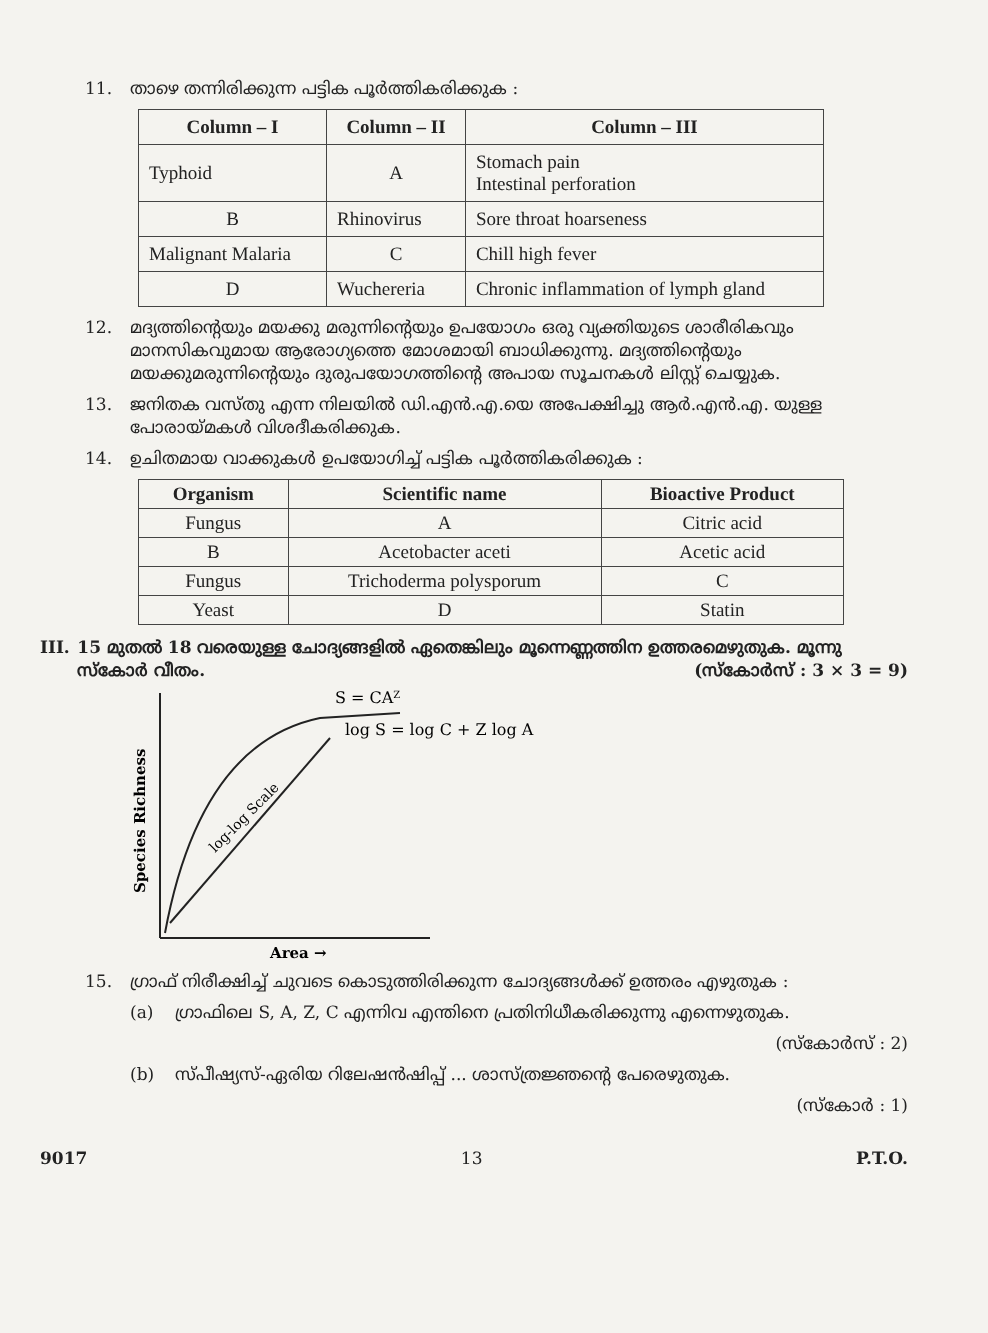11. താഴെ തന്നിരിക്കുന്ന പട്ടിക പൂർത്തികരിക്കുക :
| Column – I | Column – II | Column – III |
| --- | --- | --- |
| Typhoid | A | Stomach pain Intestinal perforation |
| B | Rhinovirus | Sore throat hoarseness |
| Malignant Malaria | C | Chill high fever |
| D | Wuchereria | Chronic inflammation of lymph gland |
12. മദ്യത്തിന്റെയും മയക്കു മരുന്നിന്റെയും ഉപയോഗം ഒരു വ്യക്തിയുടെ ശാരീരികവും മാനസികവുമായ ആരോഗ്യത്തെ മോശമായി ബാധിക്കുന്നു. മദ്യത്തിന്റെയും മയക്കുമരുന്നിന്റെയും ദുരുപയോഗത്തിന്റെ അപായ സൂചനകൾ ലിസ്റ്റ് ചെയ്യുക.
13. ജനിതക വസ്തു എന്ന നിലയിൽ ഡി.എൻ.എ.യെ അപേക്ഷിച്ചു ആർ.എൻ.എ. യുള്ള പോരായ്മകൾ വിശദീകരിക്കുക.
14. ഉചിതമായ വാക്കുകൾ ഉപയോഗിച്ച് പട്ടിക പൂർത്തികരിക്കുക :
| Organism | Scientific name | Bioactive Product |
| --- | --- | --- |
| Fungus | A | Citric acid |
| B | Acetobacter aceti | Acetic acid |
| Fungus | Trichoderma polysporum | C |
| Yeast | D | Statin |
III. 15 മുതൽ 18 വരെയുള്ള ചോദ്യങ്ങളിൽ ഏതെങ്കിലും മൂന്നെണ്ണത്തിന ഉത്തരമെഴുതുക. മൂന്നു സ്കോർ വീതം. (സ്കോർസ് : 3 × 3 = 9)
S = CAZ
log S = log C + Z log A
log-log Scale
Species Richness
Area →
15. ഗ്രാഫ് നിരീക്ഷിച്ച് ചുവടെ കൊടുത്തിരിക്കുന്ന ചോദ്യങ്ങൾക്ക് ഉത്തരം എഴുതുക :
(a) ഗ്രാഫിലെ S, A, Z, C എന്നിവ എന്തിനെ പ്രതിനിധീകരിക്കുന്നു എന്നെഴുതുക.
(സ്കോർസ് : 2)
(b) സ്പീഷ്യസ്-ഏരിയ റിലേഷൻഷിപ്പ് ... ശാസ്ത്രജ്ഞന്റെ പേരെഴുതുക.
(സ്കോർ : 1)
9017 13 P.T.O.